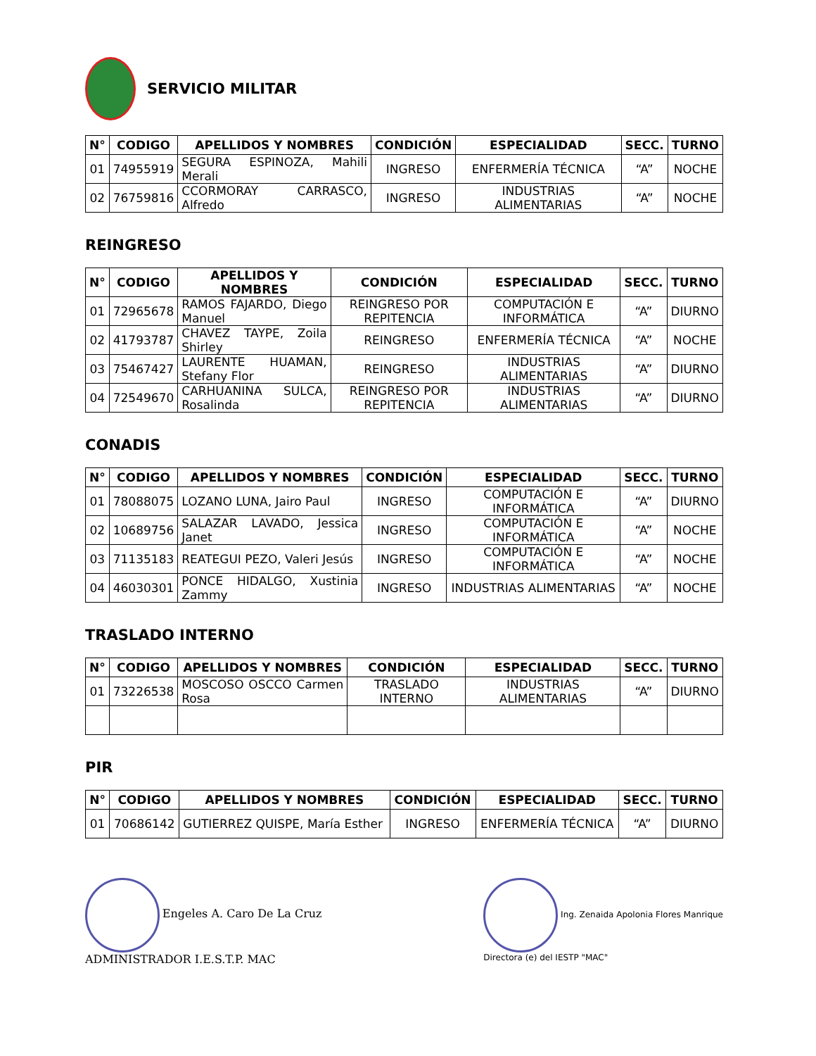SERVICIO MILITAR
| N° | CODIGO | APELLIDOS Y NOMBRES | CONDICIÓN | ESPECIALIDAD | SECC. | TURNO |
| --- | --- | --- | --- | --- | --- | --- |
| 01 | 74955919 | SEGURA ESPINOZA, Mahili Merali | INGRESO | ENFERMERÍA TÉCNICA | “A” | NOCHE |
| 02 | 76759816 | CCORMORAY CARRASCO, Alfredo | INGRESO | INDUSTRIAS ALIMENTARIAS | “A” | NOCHE |
REINGRESO
| N° | CODIGO | APELLIDOS Y NOMBRES | CONDICIÓN | ESPECIALIDAD | SECC. | TURNO |
| --- | --- | --- | --- | --- | --- | --- |
| 01 | 72965678 | RAMOS FAJARDO, Diego Manuel | REINGRESO POR REPITENCIA | COMPUTACIÓN E INFORMÁTICA | “A” | DIURNO |
| 02 | 41793787 | CHAVEZ TAYPE, Zoila Shirley | REINGRESO | ENFERMERÍA TÉCNICA | “A” | NOCHE |
| 03 | 75467427 | LAURENTE HUAMAN, Stefany Flor | REINGRESO | INDUSTRIAS ALIMENTARIAS | “A” | DIURNO |
| 04 | 72549670 | CARHUANINA SULCA, Rosalinda | REINGRESO POR REPITENCIA | INDUSTRIAS ALIMENTARIAS | “A” | DIURNO |
CONADIS
| N° | CODIGO | APELLIDOS Y NOMBRES | CONDICIÓN | ESPECIALIDAD | SECC. | TURNO |
| --- | --- | --- | --- | --- | --- | --- |
| 01 | 78088075 | LOZANO LUNA, Jairo Paul | INGRESO | COMPUTACIÓN E INFORMÁTICA | “A” | DIURNO |
| 02 | 10689756 | SALAZAR LAVADO, Jessica Janet | INGRESO | COMPUTACIÓN E INFORMÁTICA | “A” | NOCHE |
| 03 | 71135183 | REATEGUI PEZO, Valeri Jesús | INGRESO | COMPUTACIÓN E INFORMÁTICA | “A” | NOCHE |
| 04 | 46030301 | PONCE HIDALGO, Xustinia Zammy | INGRESO | INDUSTRIAS ALIMENTARIAS | “A” | NOCHE |
TRASLADO INTERNO
| N° | CODIGO | APELLIDOS Y NOMBRES | CONDICIÓN | ESPECIALIDAD | SECC. | TURNO |
| --- | --- | --- | --- | --- | --- | --- |
| 01 | 73226538 | MOSCOSO OSCCO Carmen Rosa | TRASLADO INTERNO | INDUSTRIAS ALIMENTARIAS | “A” | DIURNO |
PIR
| N° | CODIGO | APELLIDOS Y NOMBRES | CONDICIÓN | ESPECIALIDAD | SECC. | TURNO |
| --- | --- | --- | --- | --- | --- | --- |
| 01 | 70686142 | GUTIERREZ QUISPE, María Esther | INGRESO | ENFERMERÍA TÉCNICA | “A” | DIURNO |
Engeles A. Caro De La Cruz
ADMINISTRADOR I.E.S.T.P. MAC
Ing. Zenaida Apolonia Flores Manrique
Directora (e) del IESTP "MAC"